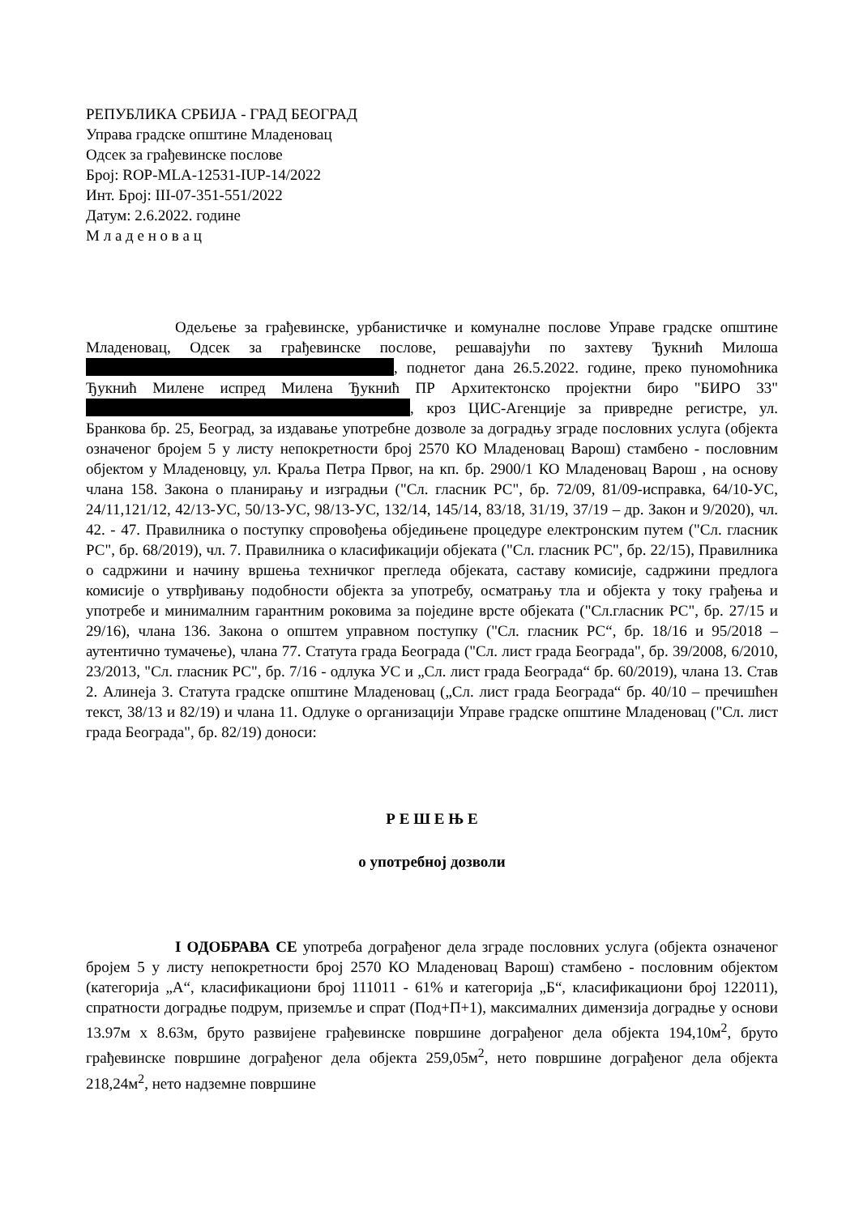РЕПУБЛИКА СРБИЈА - ГРАД БЕОГРАД
Управа градске општине Младеновац
Одсек за грађевинске послове
Број: ROP-MLA-12531-IUP-14/2022
Инт. Број: III-07-351-551/2022
Датум: 2.6.2022. године
М л а д е н о в а ц
Одељење за грађевинске, урбанистичке и комуналне послове Управе градске општине Младеновац, Одсек за грађевинске послове, решавајући по захтеву Ђукнић Милоша , поднетог дана 26.5.2022. године, преко пуномоћника Ђукнић Милене испред Милена Ђукнић ПР Архитектонско пројектни биро "БИРО 33" , кроз ЦИС-Агенције за привредне регистре, ул. Бранкова бр. 25, Београд, за издавање употребне дозволе за доградњу зграде пословних услуга (објекта означеног бројем 5 у листу непокретности број 2570 КО Младеновац Варош) стамбено - пословним објектом у Младеновцу, ул. Краља Петра Првог, на кп. бр. 2900/1 КО Младеновац Варош , на основу члана 158. Закона о планирању и изградњи ("Сл. гласник РС", бр. 72/09, 81/09-исправка, 64/10-УС, 24/11,121/12, 42/13-УС, 50/13-УС, 98/13-УС, 132/14, 145/14, 83/18, 31/19, 37/19 – др. Закон и 9/2020), чл. 42. - 47. Правилника о поступку спровођења обједињене процедуре електронским путем ("Сл. гласник РС", бр. 68/2019), чл. 7. Правилника о класификацији објеката ("Сл. гласник РС", бр. 22/15), Правилника о садржини и начину вршења техничког прегледа објеката, саставу комисије, садржини предлога комисије о утврђивању подобности објекта за употребу, осматрању тла и објекта у току грађења и употребе и минималним гарантним роковима за поједине врсте објеката ("Сл.гласник РС", бр. 27/15 и 29/16), члана 136. Закона о општем управном поступку ("Сл. гласник РС“, бр. 18/16 и 95/2018 – аутентично тумачење), члана 77. Статута града Београда ("Сл. лист града Београда", бр. 39/2008, 6/2010, 23/2013, "Сл. гласник РС", бр. 7/16 - одлука УС и „Сл. лист града Београда“ бр. 60/2019), члана 13. Став 2. Алинеја 3. Статута градске општине Младеновац („Сл. лист града Београда“ бр. 40/10 – пречишћен текст, 38/13 и 82/19) и члана 11. Одлуке о организацији Управе градске општине Младеновац ("Сл. лист града Београда", бр. 82/19) доноси:
Р Е Ш Е Њ Е
о употребној дозволи
I ОДОБРАВА СЕ употреба дограђеног дела зграде пословних услуга (објекта означеног бројем 5 у листу непокретности број 2570 КО Младеновац Варош) стамбено - пословним објектом (категорија „А“, класификациони број 111011 - 61% и категорија „Б“, класификациони број 122011), спратности доградње подрум, приземље и спрат (Под+П+1), максималних димензија доградње у основи 13.97м х 8.63м, бруто развијене грађевинске површине дограђеног дела објекта 194,10м<sup>2</sup>, бруто грађевинске површине дограђеног дела објекта 259,05м<sup>2</sup>, нето површине дограђеног дела објекта 218,24м<sup>2</sup>, нето надземне површине